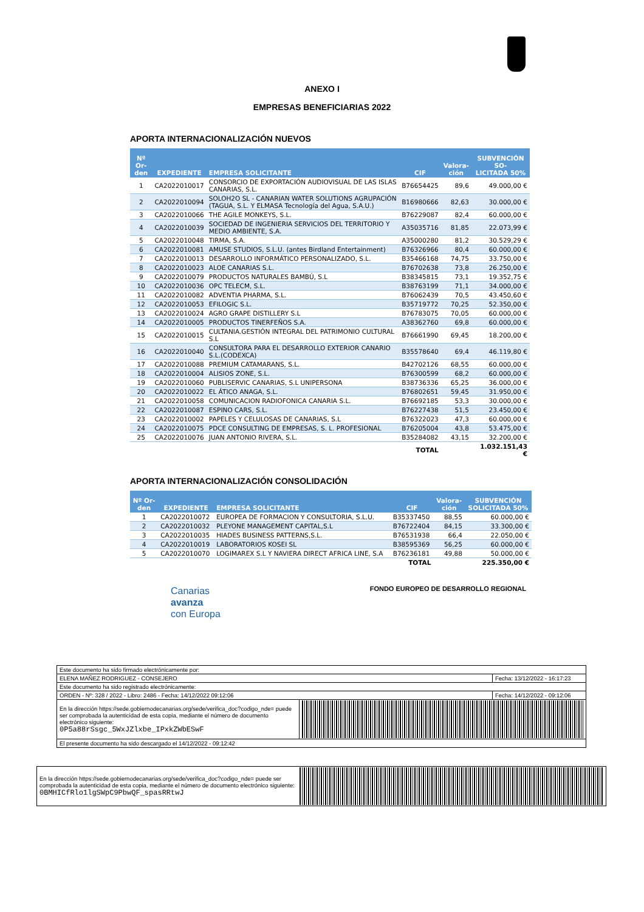ANEXO I
EMPRESAS BENEFICIARIAS 2022
APORTA INTERNACIONALIZACIÓN NUEVOS
| Nº Or- den | EXPEDIENTE | EMPRESA SOLICITANTE | CIF | Valora- ción | SUBVENCIÓN SO- LICITADA 50% |
| --- | --- | --- | --- | --- | --- |
| 1 | CA2022010017 | CONSORCIO DE EXPORTACIÓN AUDIOVISUAL DE LAS ISLAS CANARIAS, S.L. | B76654425 | 89,6 | 49.000,00 € |
| 2 | CA2022010094 | SOLOH2O SL - CANARIAN WATER SOLUTIONS AGRUPACIÓN (TAGUA, S.L. Y ELMASA Tecnología del Agua, S.A.U.) | B16980666 | 82,63 | 30.000,00 € |
| 3 | CA2022010066 | THE AGILE MONKEYS, S.L. | B76229087 | 82,4 | 60.000,00 € |
| 4 | CA2022010039 | SOCIEDAD DE INGENIERIA SERVICIOS DEL TERRITORIO Y MEDIO AMBIENTE, S.A. | A35035716 | 81,85 | 22.073,99 € |
| 5 | CA2022010048 | TIRMA, S.A. | A35000280 | 81,2 | 30.529,29 € |
| 6 | CA2022010081 | AMUSE STUDIOS, S.L.U. (antes Birdland Entertainment) | B76326966 | 80,4 | 60.000,00 € |
| 7 | CA2022010013 | DESARROLLO INFORMÁTICO PERSONALIZADO, S.L. | B35466168 | 74,75 | 33.750,00 € |
| 8 | CA2022010023 | ALOE CANARIAS S.L. | B76702638 | 73,8 | 26.250,00 € |
| 9 | CA2022010079 | PRODUCTOS NATURALES BAMBÚ, S.L | B38345815 | 73,1 | 19.352,75 € |
| 10 | CA2022010036 | OPC TELECM, S.L. | B38763199 | 71,1 | 34.000,00 € |
| 11 | CA2022010082 | ADVENTIA PHARMA, S.L. | B76062439 | 70,5 | 43.450,60 € |
| 12 | CA2022010053 | EFILOGIC S.L. | B35719772 | 70,25 | 52.350,00 € |
| 13 | CA2022010024 | AGRO GRAPE DISTILLERY S.L | B76783075 | 70,05 | 60.000,00 € |
| 14 | CA2022010005 | PRODUCTOS TINERFEÑOS S.A. | A38362760 | 69,8 | 60.000,00 € |
| 15 | CA2022010015 | CULTANIA.GESTIÓN INTEGRAL DEL PATRIMONIO CULTURAL S.L | B76661990 | 69,45 | 18.200,00 € |
| 16 | CA2022010040 | CONSULTORA PARA EL DESARROLLO EXTERIOR CANARIO S.L.(CODEXCA) | B35578640 | 69,4 | 46.119,80 € |
| 17 | CA2022010088 | PREMIUM CATAMARANS, S.L. | B42702126 | 68,55 | 60.000,00 € |
| 18 | CA2022010004 | ALISIOS ZONE, S.L. | B76300599 | 68,2 | 60.000,00 € |
| 19 | CA2022010060 | PUBLISERVIC CANARIAS, S.L UNIPERSONA | B38736336 | 65,25 | 36.000,00 € |
| 20 | CA2022010022 | EL ÁTICO ANAGA, S.L. | B76802651 | 59,45 | 31.950,00 € |
| 21 | CA2022010058 | COMUNICACION RADIOFONICA CANARIA S.L. | B76692185 | 53,3 | 30.000,00 € |
| 22 | CA2022010087 | ESPINO CARS, S.L. | B76227438 | 51,5 | 23.450,00 € |
| 23 | CA2022010002 | PAPELES Y CELULOSAS DE CANARIAS, S.L | B76322023 | 47,3 | 60.000,00 € |
| 24 | CA2022010075 | PDCE CONSULTING DE EMPRESAS, S. L. PROFESIONAL | B76205004 | 43,8 | 53.475,00 € |
| 25 | CA2022010076 | JUAN ANTONIO RIVERA, S.L. | B35284082 | 43,15 | 32.200,00 € |
| | | | TOTAL | | 1.032.151,43 € |
APORTA INTERNACIONALIZACIÓN CONSOLIDACIÓN
| Nº Or- den | EXPEDIENTE | EMPRESA SOLICITANTE | CIF | Valora- ción | SUBVENCIÓN SOLICITADA 50% |
| --- | --- | --- | --- | --- | --- |
| 1 | CA2022010072 | EUROPEA DE FORMACION Y CONSULTORIA, S.L.U. | B35337450 | 88,55 | 60.000,00 € |
| 2 | CA2022010032 | PLEYONE MANAGEMENT CAPITAL,S.L | B76722404 | 84,15 | 33.300,00 € |
| 3 | CA2022010035 | HIADES BUSINESS PATTERNS,S.L. | B76531938 | 66,4 | 22.050,00 € |
| 4 | CA2022010019 | LABORATORIOS KOSEI SL | B38595369 | 56,25 | 60.000,00 € |
| 5 | CA2022010070 | LOGIMAREX S.L Y NAVIERA DIRECT AFRICA LINE, S.A | B76236181 | 49,88 | 50.000,00 € |
| | | | TOTAL | | 225.350,00 € |
Canarias
avanza
con Europa
FONDO EUROPEO DE DESARROLLO REGIONAL
| Este documento ha sido firmado electrónicamente por: | | |
| ELENA MAÑEZ RODRIGUEZ - CONSEJERO | | Fecha: 13/12/2022 - 16:17:23 |
| Este documento ha sido registrado electrónicamente: | | |
| ORDEN - Nº: 328 / 2022 - Libro: 2486 - Fecha: 14/12/2022 09:12:06 | | Fecha: 14/12/2022 - 09:12:06 |
| En la dirección https://sede.gobiernodecanarias.org/sede/verifica_doc?codigo_nde= puede ser comprobada la autenticidad de esta copia, mediante el número de documento electrónico siguiente: 0P5a88rSsgc_5WxJZlxbe_IPxkZWbESwF | | |
| El presente documento ha sido descargado el 14/12/2022 - 09:12:42 | | |
| En la dirección https://sede.gobiernodecanarias.org/sede/verifica_doc?codigo_nde= puede ser comprobada la autenticidad de esta copia, mediante el número de documento electrónico siguiente: 0BMHICfRlo1lgSWpC9PbwQF_spasRRtwJ | |